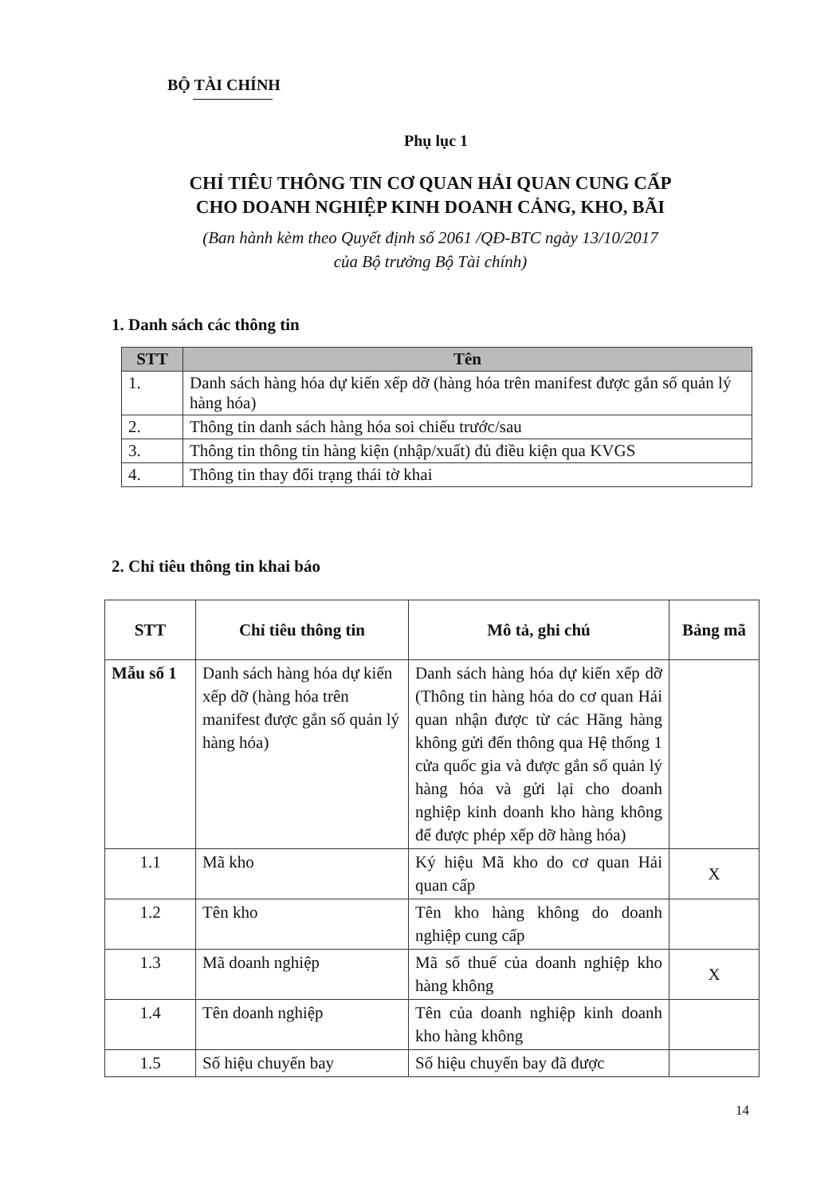BỘ TÀI CHÍNH
Phụ lục 1
CHỈ TIÊU THÔNG TIN CƠ QUAN HẢI QUAN CUNG CẤP
CHO DOANH NGHIỆP KINH DOANH CẢNG, KHO, BÃI
(Ban hành kèm theo Quyết định số 2061 /QĐ-BTC ngày 13/10/2017
của Bộ trưởng Bộ Tài chính)
1. Danh sách các thông tin
| STT | Tên |
| --- | --- |
| 1. | Danh sách hàng hóa dự kiến xếp dỡ (hàng hóa trên manifest được gắn số quản lý hàng hóa) |
| 2. | Thông tin danh sách hàng hóa soi chiếu trước/sau |
| 3. | Thông tin thông tin hàng kiện (nhập/xuất) đủ điều kiện qua KVGS |
| 4. | Thông tin thay đổi trạng thái tờ khai |
2. Chỉ tiêu thông tin khai báo
| STT | Chỉ tiêu thông tin | Mô tả, ghi chú | Bảng mã |
| --- | --- | --- | --- |
| Mẫu số 1 | Danh sách hàng hóa dự kiến xếp dỡ (hàng hóa trên manifest được gắn số quản lý hàng hóa) | Danh sách hàng hóa dự kiến xếp dỡ (Thông tin hàng hóa do cơ quan Hải quan nhận được từ các Hãng hàng không gửi đến thông qua Hệ thống 1 cửa quốc gia và được gắn số quản lý hàng hóa và gửi lại cho doanh nghiệp kinh doanh kho hàng không để được phép xếp dỡ hàng hóa) | |
| 1.1 | Mã kho | Ký hiệu Mã kho do cơ quan Hải quan cấp | X |
| 1.2 | Tên kho | Tên kho hàng không do doanh nghiệp cung cấp | |
| 1.3 | Mã doanh nghiệp | Mã số thuế của doanh nghiệp kho hàng không | X |
| 1.4 | Tên doanh nghiệp | Tên của doanh nghiệp kinh doanh kho hàng không | |
| 1.5 | Số hiệu chuyến bay | Số hiệu chuyến bay đã được | |
14